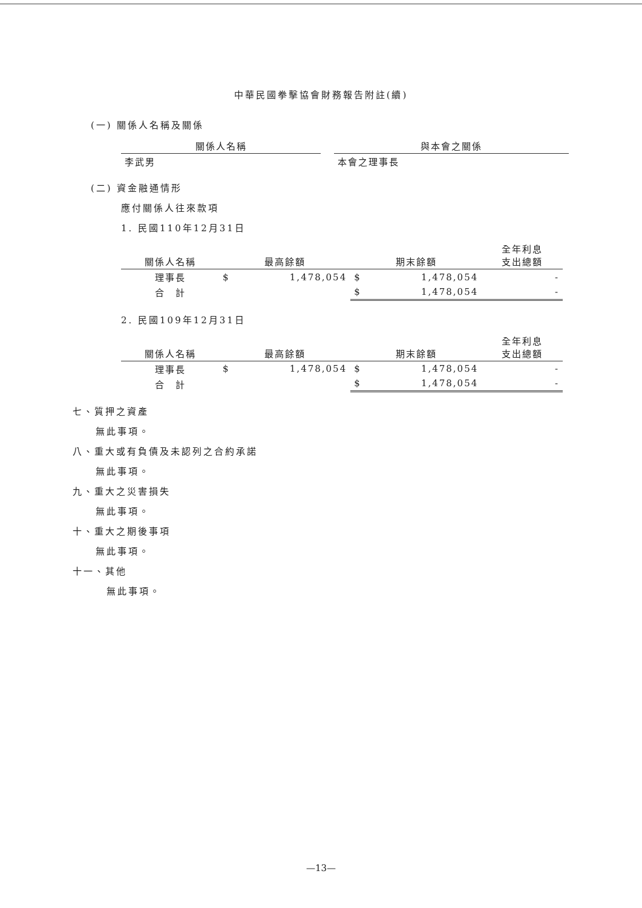中華民國拳擊協會財務報告附註(續)
(一) 關係人名稱及關係
| 關係人名稱 | | 與本會之關係 |
| --- | --- | --- |
| 李武男 | | 本會之理事長 |
(二) 資金融通情形
應付關係人往來款項
1. 民國110年12月31日
| 關係人名稱 | 最高餘額 | | 期末餘額 | | 全年利息 支出總額 |
| --- | --- | --- | --- | --- | --- |
| 理事長 | $ | 1,478,054 | $ | 1,478,054 | - |
| 合 計 | | | $ | 1,478,054 | - |
2. 民國109年12月31日
| 關係人名稱 | 最高餘額 | | 期末餘額 | | 全年利息 支出總額 |
| --- | --- | --- | --- | --- | --- |
| 理事長 | $ | 1,478,054 | $ | 1,478,054 | - |
| 合 計 | | | $ | 1,478,054 | - |
七、質押之資產
無此事項。
八、重大或有負債及未認列之合約承諾
無此事項。
九、重大之災害損失
無此事項。
十、重大之期後事項
無此事項。
十一、其他
無此事項。
—13—